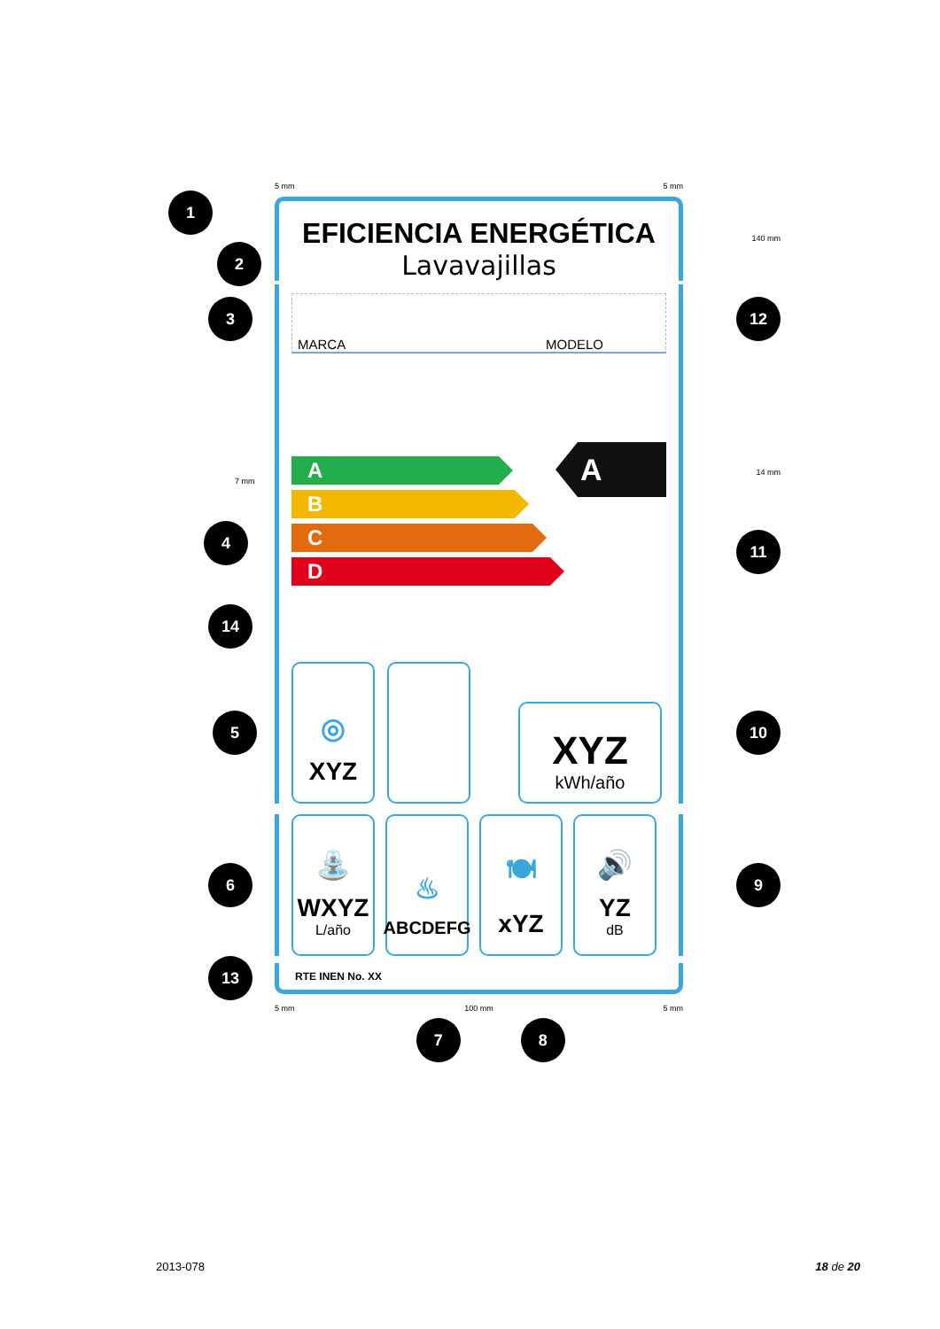5 mm 5 mm
1
2
EFICIENCIA ENERGÉTICA
Lavavajillas
140 mm
3
MARCA MODELO
12
7 mm
4
A
B
C
D
A
14 mm
11
14
5
◎
XYZ
XYZ
kWh/año
10
6
⛲
WXYZ
L/año
♨
ABCDEFG
🍽
xYZ
🔊
YZ
dB
9
13
RTE INEN No. XX
5 mm 100 mm 5 mm
7 8
2013-078 18 de 20